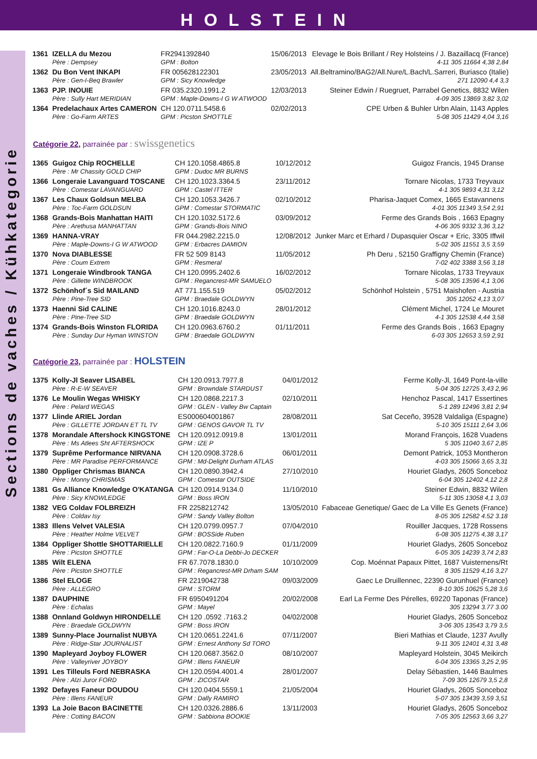HOLSTEIN
Sections de vaches / Kühkategorie
| 1361 | IZELLA du Mezou | FR2941392840 | 15/06/2013 | Elevage le Bois Brillant / Rey Holsteins / J. Bazaillacq (France) |
| | Père : Dempsey | GPM : Bolton | | 4-11 305 11664 4,38 2,84 |
| 1362 | Du Bon Vent INKAPI | FR 005628122301 | 23/05/2013 | All.Beltramino/BAG2/All.Nure/L.Bach/L.Sarreri, Buriasco (Italie) |
| | Père : Gen-I-Beq Brawler | GPM : Sicy Knowledge | | 271 12090 4,4 3,3 |
| 1363 | PJP. INOUIE | FR 035.2320.1991.2 | 12/03/2013 | Steiner Edwin / Ruegruet, Parrabel Genetics, 8832 Wilen |
| | Père : Sully Hart MERIDIAN | GPM : Maple-Downs-I G W ATWOOD | | 4-09 305 13869 3,82 3,02 |
| 1364 | Predelachaux Artes CAMERON | CH 120.0711.5458.6 | 02/02/2013 | CPE Urben & Buhler Urbn Alain, 1143 Apples |
| | Père : Go-Farm ARTES | GPM : Picston SHOTTLE | | 5-08 305 11429 4,04 3,16 |
Catégorie 22, parrainée par : swissgenetics
| 1365 | Guigoz Chip ROCHELLE | CH 120.1058.4865.8 | 10/12/2012 | Guigoz Francis, 1945 Dranse |
| | Père : Mr Chassity GOLD CHIP | GPM : Dudoc MR BURNS | | |
| 1366 | Longeraie Lavanguard TOSCANE | CH 120.1023.3364.5 | 23/11/2012 | Tornare Nicolas, 1733 Treyvaux |
| | Père : Comestar LAVANGUARD | GPM : Castel ITTER | | 4-1 305 9893 4,31 3,12 |
| 1367 | Les Chaux Goldsun MELBA | CH 120.1053.3426.7 | 02/10/2012 | Pharisa-Jaquet Comex, 1665 Estavannens |
| | Père : Toc-Farm GOLDSUN | GPM : Comestar STORMATIC | | 4-01 305 11349 3,54 2,91 |
| 1368 | Grands-Bois Manhattan HAITI | CH 120.1032.5172.6 | 03/09/2012 | Ferme des Grands Bois , 1663 Epagny |
| | Père : Arethusa MANHATTAN | GPM : Grands-Bois NINO | | 4-06 305 9332 3,36 3,12 |
| 1369 | HANNA-VRAY | FR 044.2982.2215.0 | 12/08/2012 | Junker Marc et Erhard / Dupasquier Oscar + Eric, 3305 Iffwil |
| | Père : Maple-Downs-I G W ATWOOD | GPM : Erbacres DAMION | | 5-02 305 11551 3,5 3,59 |
| 1370 | Nova DIABLESSE | FR 52 509 8143 | 11/05/2012 | Ph Deru , 52150 Graffigny Chemin (France) |
| | Père : Coum Extrem | GPM : Resmeral | | 7-02 402 3388 3,56 3,18 |
| 1371 | Longeraie Windbrook TANGA | CH 120.0995.2402.6 | 16/02/2012 | Tornare Nicolas, 1733 Treyvaux |
| | Père : Gillette WINDBROOK | GPM : Regancrest-MR SAMUELO | | 5-08 305 13596 4,1 3,06 |
| 1372 | Schönhof´s Sid MAILAND | AT 771.155.519 | 05/02/2012 | Schönhof Holstein , 5751 Maishofen - Austria |
| | Père : Pine-Tree SID | GPM : Braedale GOLDWYN | | 305 12052 4,13 3,07 |
| 1373 | Haenni Sid CALINE | CH 120.1016.8243.0 | 28/01/2012 | Clément Michel, 1724 Le Mouret |
| | Père : Pine-Tree SID | GPM : Braedale GOLDWYN | | 4-1 305 12538 4,44 3,58 |
| 1374 | Grands-Bois Winston FLORIDA | CH 120.0963.6760.2 | 01/11/2011 | Ferme des Grands Bois , 1663 Epagny |
| | Père : Sunday Dur Hyman WINSTON | GPM : Braedale GOLDWYN | | 6-03 305 12653 3,59 2,91 |
Catégorie 23, parrainée par : HOLSTEIN
| 1375 | Kolly-Jl Seaver LISABEL | CH 120.0913.7977.8 | 04/01/2012 | Ferme Kolly-Jl, 1649 Pont-la-ville |
| | Père : R-E-W SEAVER | GPM : Browndale STARDUST | | 5-04 305 12725 3,43 2,96 |
| 1376 | Le Moulin Wegas WHISKY | CH 120.0868.2217.3 | 02/10/2011 | Henchoz Pascal, 1417 Essertines |
| | Père : Pelard WEGAS | GPM : GLEN - Valley Bw Captain | | 5-1 289 12496 3,81 2,94 |
| 1377 | Llinde ARIEL Jordan | ES000604001867 | 28/08/2011 | Sat Ceceño, 39528 Valdaliga (Espagne) |
| | Père : GILLETTE JORDAN ET TL TV | GPM : GENOS GAVOR TL TV | | 5-10 305 15111 2,64 3,06 |
| 1378 | Morandale Aftershock KINGSTONE | CH 120.0912.0919.8 | 13/01/2011 | Morand François, 1628 Vuadens |
| | Père : Ms Atlees Sht AFTERSHOCK | GPM : IZE P | | 5 305 11040 3,67 2,85 |
| 1379 | Suprême Performance NIRVANA | CH 120.0908.3728.6 | 06/01/2011 | Demont Patrick, 1053 Montheron |
| | Père : MR Paradise PERFORMANCE | GPM : Md-Delight Durham ATLAS | | 4-03 305 15066 3,65 3,31 |
| 1380 | Oppliger Chrismas BIANCA | CH 120.0890.3942.4 | 27/10/2010 | Houriet Gladys, 2605 Sonceboz |
| | Père : Monny CHRISMAS | GPM : Comestar OUTSIDE | | 6-04 305 12402 4,12 2,8 |
| 1381 | Gs Alliance Knowledge O'KATANGA | CH 120.0914.9134.0 | 11/10/2010 | Steiner Edwin, 8832 Wilen |
| | Père : Sicy KNOWLEDGE | GPM : Boss IRON | | 5-11 305 13058 4,1 3,03 |
| 1382 | VEG Coldav FOLBREIZH | FR 2258212742 | 13/05/2010 | Fabaceae Genetique/ Gaec de La Ville Es Genets (France) |
| | Père : Coldav Isy | GPM : Sandy Valley Bolton | | 8-05 305 12582 4.52 3.18 |
| 1383 | Illens Velvet VALESIA | CH 120.0799.0957.7 | 07/04/2010 | Rouiller Jacques, 1728 Rossens |
| | Père : Heather Holme VELVET | GPM : BOSSide Ruben | | 6-08 305 11275 4,38 3,17 |
| 1384 | Oppliger Shottle SHOTTARIELLE | CH 120.0822.7160.9 | 01/11/2009 | Houriet Gladys, 2605 Sonceboz |
| | Père : Picston SHOTTLE | GPM : Far-O-La Debbi-Jo DECKER | | 6-05 305 14239 3,74 2,83 |
| 1385 | Wilt ELENA | FR 67.7078.1830.0 | 10/10/2009 | Cop. Moénnat Papaux Pittet, 1687 Vuisternens/Rt |
| | Père : Picston SHOTTLE | GPM : Regancrest-MR Drham SAM | | 8 305 11529 4,16 3,27 |
| 1386 | Stel ELOGE | FR 2219042738 | 09/03/2009 | Gaec Le Druillennec, 22390 Gurunhuel (France) |
| | Père : ALLEGRO | GPM : STORM | | 8-10 305 10625 5,28 3,6 |
| 1387 | DAUPHINE | FR 6950491204 | 20/02/2008 | Earl La Ferme Des Pérelles, 69220 Taponas (France) |
| | Père : Echalas | GPM : Mayel | | 305 13294 3.77 3.00 |
| 1388 | Onnland Goldwyn HIRONDELLE | CH 120 .0592 .7163.2 | 04/02/2008 | Houriet Gladys, 2605 Sonceboz |
| | Père : Braedale GOLDWYN | GPM : Boss IRON | | 3-06 305 13543 3,79 3,5 |
| 1389 | Sunny-Place Journalist NUBYA | CH 120.0651.2241.6 | 07/11/2007 | Bieri Mathias et Claude, 1237 Avully |
| | Père : Ridge-Star JOURNALIST | GPM : Ernest Anthony Sd TORO | | 9-11 305 12401 4,31 3,48 |
| 1390 | Mapleyard Joyboy FLOWER | CH 120.0687.3562.0 | 08/10/2007 | Mapleyard Holstein, 3045 Meikirch |
| | Père : Valleyriver JOYBOY | GPM : Illens FANEUR | | 6-04 305 13365 3,25 2,95 |
| 1391 | Les Tilleuls Ford NEBRASKA | CH 120.0594.4001.4 | 28/01/2007 | Delay Sébastien, 1446 Baulmes |
| | Père : Alzi Juror FORD | GPM : ZICOSTAR | | 7-09 305 12679 3,5 2,8 |
| 1392 | Defayes Faneur DOUDOU | CH 120.0404.5559.1 | 21/05/2004 | Houriet Gladys, 2605 Sonceboz |
| | Père : Illens FANEUR | GPM : Dally RAMIRO | | 5-07 305 13439 3,59 3,51 |
| 1393 | La Joie Bacon BACINETTE | CH 120.0326.2886.6 | 13/11/2003 | Houriet Gladys, 2605 Sonceboz |
| | Père : Cotting BACON | GPM : Sabbiona BOOKIE | | 7-05 305 12563 3,66 3,27 |